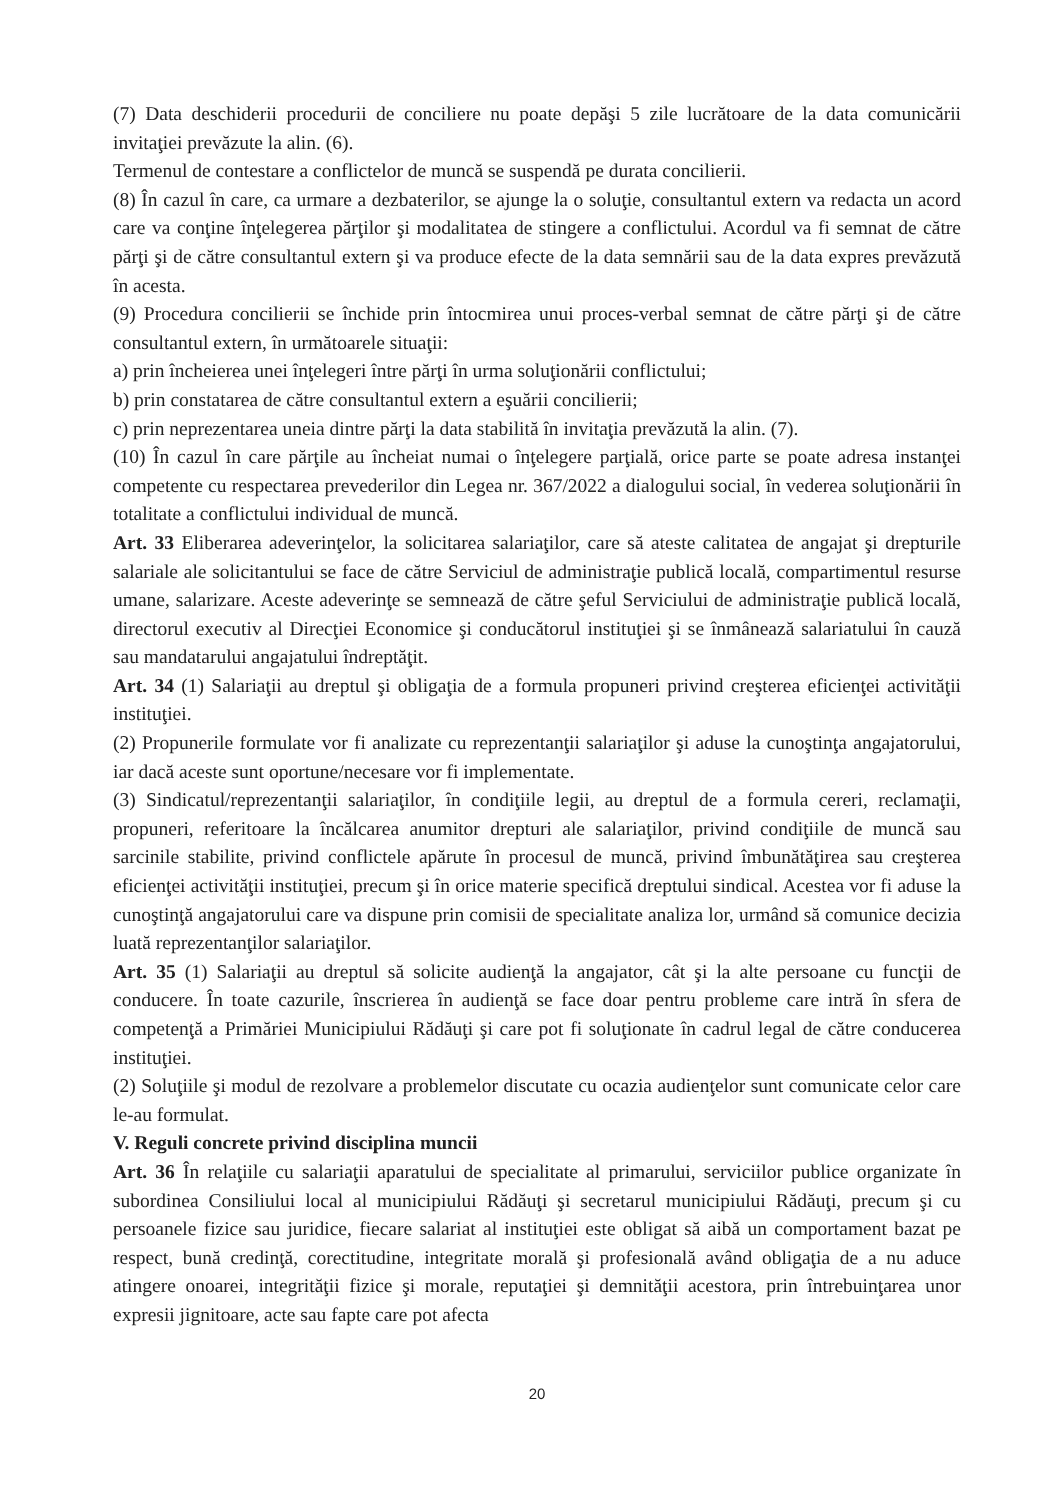(7) Data deschiderii procedurii de conciliere nu poate depăşi 5 zile lucrătoare de la data comunicării invitaţiei prevăzute la alin. (6).
Termenul de contestare a conflictelor de muncă se suspendă pe durata concilierii.
(8) În cazul în care, ca urmare a dezbaterilor, se ajunge la o soluţie, consultantul extern va redacta un acord care va conţine înţelegerea părţilor şi modalitatea de stingere a conflictului. Acordul va fi semnat de către părţi şi de către consultantul extern şi va produce efecte de la data semnării sau de la data expres prevăzută în acesta.
(9) Procedura concilierii se închide prin întocmirea unui proces-verbal semnat de către părţi şi de către consultantul extern, în următoarele situaţii:
a) prin încheierea unei înţelegeri între părţi în urma soluţionării conflictului;
b) prin constatarea de către consultantul extern a eşuării concilierii;
c) prin neprezentarea uneia dintre părţi la data stabilită în invitaţia prevăzută la alin. (7).
(10) În cazul în care părţile au încheiat numai o înţelegere parţială, orice parte se poate adresa instanţei competente cu respectarea prevederilor din Legea nr. 367/2022 a dialogului social, în vederea soluţionării în totalitate a conflictului individual de muncă.
Art. 33 Eliberarea adeverinţelor, la solicitarea salariaţilor, care să ateste calitatea de angajat şi drepturile salariale ale solicitantului se face de către Serviciul de administraţie publică locală, compartimentul resurse umane, salarizare. Aceste adeverinţe se semnează de către şeful Serviciului de administraţie publică locală, directorul executiv al Direcţiei Economice şi conducătorul instituţiei şi se înmânează salariatului în cauză sau mandatarului angajatului îndreptăţit.
Art. 34 (1) Salariaţii au dreptul şi obligaţia de a formula propuneri privind creşterea eficienţei activităţii instituţiei.
(2) Propunerile formulate vor fi analizate cu reprezentanţii salariaţilor şi aduse la cunoştinţa angajatorului, iar dacă aceste sunt oportune/necesare vor fi implementate.
(3) Sindicatul/reprezentanţii salariaţilor, în condiţiile legii, au dreptul de a formula cereri, reclamaţii, propuneri, referitoare la încălcarea anumitor drepturi ale salariaţilor, privind condiţiile de muncă sau sarcinile stabilite, privind conflictele apărute în procesul de muncă, privind îmbunătăţirea sau creşterea eficienţei activităţii instituţiei, precum şi în orice materie specifică dreptului sindical. Acestea vor fi aduse la cunoştinţă angajatorului care va dispune prin comisii de specialitate analiza lor, urmând să comunice decizia luată reprezentanţilor salariaţilor.
Art. 35 (1) Salariaţii au dreptul să solicite audienţă la angajator, cât şi la alte persoane cu funcţii de conducere. În toate cazurile, înscrierea în audienţă se face doar pentru probleme care intră în sfera de competenţă a Primăriei Municipiului Rădăuţi şi care pot fi soluţionate în cadrul legal de către conducerea instituţiei.
(2) Soluţiile şi modul de rezolvare a problemelor discutate cu ocazia audienţelor sunt comunicate celor care le-au formulat.
V. Reguli concrete privind disciplina muncii
Art. 36 În relaţiile cu salariaţii aparatului de specialitate al primarului, serviciilor publice organizate în subordinea Consiliului local al municipiului Rădăuţi şi secretarul municipiului Rădăuţi, precum şi cu persoanele fizice sau juridice, fiecare salariat al instituţiei este obligat să aibă un comportament bazat pe respect, bună credinţă, corectitudine, integritate morală şi profesională având obligaţia de a nu aduce atingere onoarei, integrităţii fizice şi morale, reputaţiei şi demnităţii acestora, prin întrebuinţarea unor expresii jignitoare, acte sau fapte care pot afecta
20